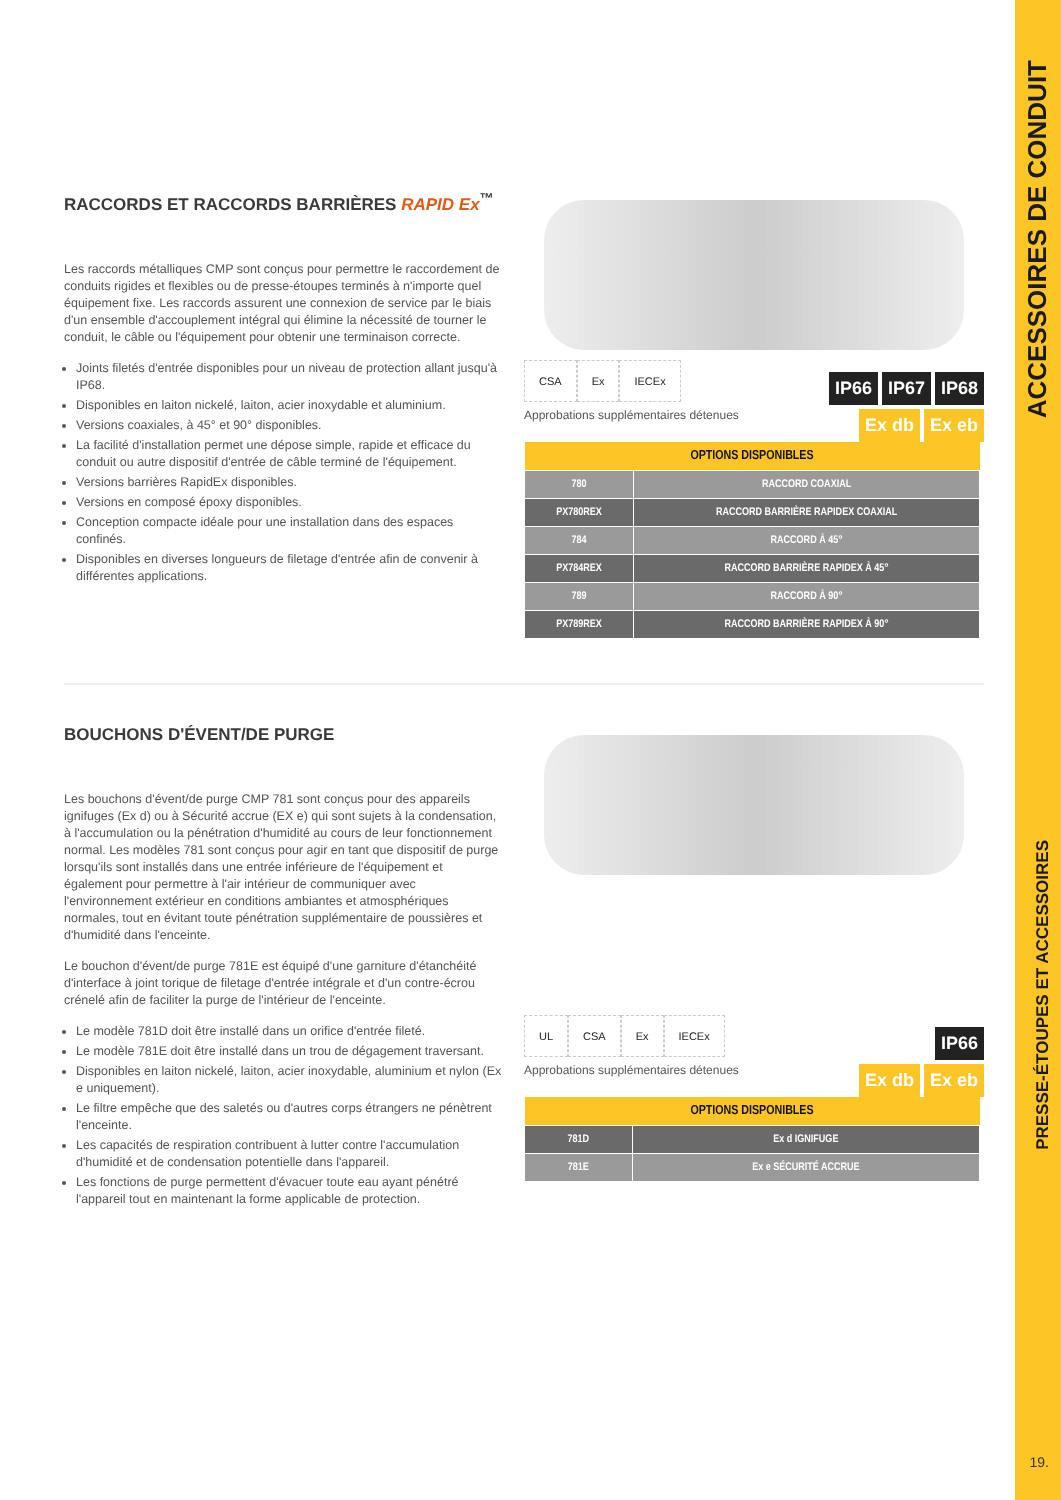ACCESSOIRES DE CONDUIT
PRESSE-ÉTOUPES ET ACCESSOIRES
19.
RACCORDS ET RACCORDS BARRIÈRES RAPID Ex<sup>™</sup>
Les raccords métalliques CMP sont conçus pour permettre le raccordement de conduits rigides et flexibles ou de presse-étoupes terminés à n'importe quel équipement fixe. Les raccords assurent une connexion de service par le biais d'un ensemble d'accouplement intégral qui élimine la nécessité de tourner le conduit, le câble ou l'équipement pour obtenir une terminaison correcte.
Joints filetés d'entrée disponibles pour un niveau de protection allant jusqu'à IP68.
Disponibles en laiton nickelé, laiton, acier inoxydable et aluminium.
Versions coaxiales, à 45° et 90° disponibles.
La facilité d'installation permet une dépose simple, rapide et efficace du conduit ou autre dispositif d'entrée de câble terminé de l'équipement.
Versions barrières RapidEx disponibles.
Versions en composé époxy disponibles.
Conception compacte idéale pour une installation dans des espaces confinés.
Disponibles en diverses longueurs de filetage d'entrée afin de convenir à différentes applications.
CSA Ex IECEx
Approbations supplémentaires détenues
IP66 IP67 IP68
Ex db Ex eb
| OPTIONS DISPONIBLES | |
| --- | --- |
| 780 | RACCORD COAXIAL |
| PX780REX | RACCORD BARRIÈRE RAPIDEX COAXIAL |
| 784 | RACCORD À 45° |
| PX784REX | RACCORD BARRIÈRE RAPIDEX À 45° |
| 789 | RACCORD À 90° |
| PX789REX | RACCORD BARRIÈRE RAPIDEX À 90° |
BOUCHONS D'ÉVENT/DE PURGE
Les bouchons d'évent/de purge CMP 781 sont conçus pour des appareils ignifuges (Ex d) ou à Sécurité accrue (EX e) qui sont sujets à la condensation, à l'accumulation ou la pénétration d'humidité au cours de leur fonctionnement normal. Les modèles 781 sont conçus pour agir en tant que dispositif de purge lorsqu'ils sont installés dans une entrée inférieure de l'équipement et également pour permettre à l'air intérieur de communiquer avec l'environnement extérieur en conditions ambiantes et atmosphériques normales, tout en évitant toute pénétration supplémentaire de poussières et d'humidité dans l'enceinte.
Le bouchon d'évent/de purge 781E est équipé d'une garniture d'étanchéité d'interface à joint torique de filetage d'entrée intégrale et d'un contre-écrou crénelé afin de faciliter la purge de l'intérieur de l'enceinte.
Le modèle 781D doit être installé dans un orifice d'entrée fileté.
Le modèle 781E doit être installé dans un trou de dégagement traversant.
Disponibles en laiton nickelé, laiton, acier inoxydable, aluminium et nylon (Ex e uniquement).
Le filtre empêche que des saletés ou d'autres corps étrangers ne pénètrent l'enceinte.
Les capacités de respiration contribuent à lutter contre l'accumulation d'humidité et de condensation potentielle dans l'appareil.
Les fonctions de purge permettent d'évacuer toute eau ayant pénétré l'appareil tout en maintenant la forme applicable de protection.
UL CSA Ex IECEx
Approbations supplémentaires détenues
IP66
Ex db Ex eb
| OPTIONS DISPONIBLES | |
| --- | --- |
| 781D | Ex d IGNIFUGE |
| 781E | Ex e SÉCURITÉ ACCRUE |